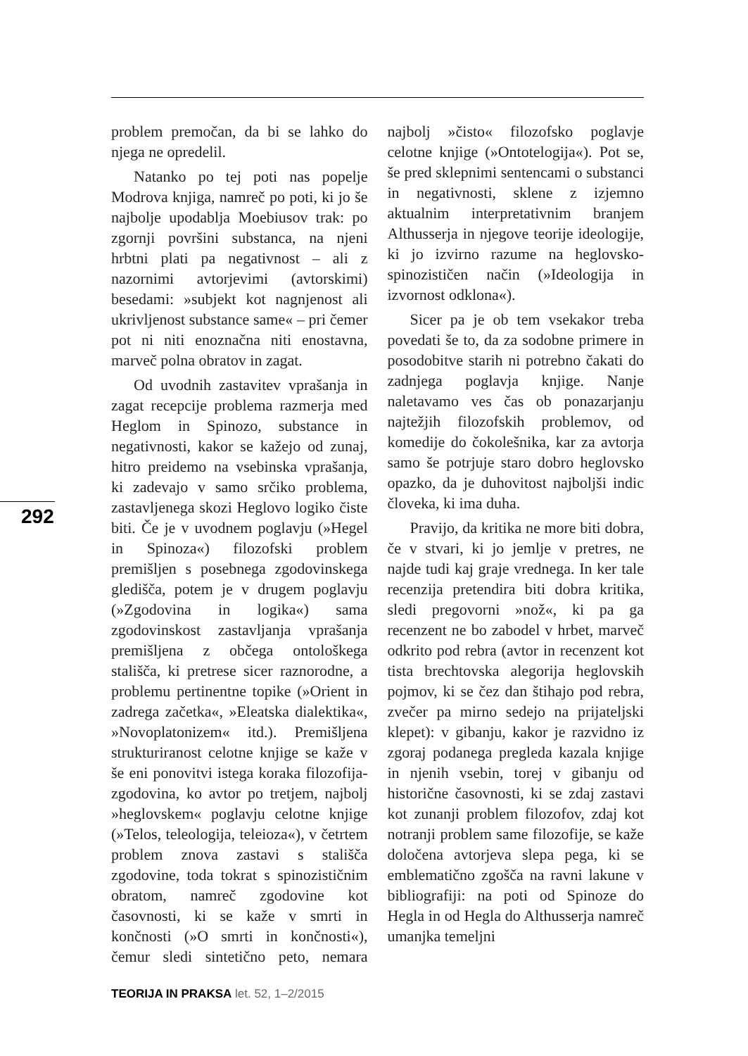292
problem premočan, da bi se lahko do njega ne opredelil.
Natanko po tej poti nas popelje Modrova knjiga, namreč po poti, ki jo še najbolje upodablja Moebiusov trak: po zgornji površini substanca, na njeni hrbtni plati pa negativnost – ali z nazornimi avtorjevimi (avtorskimi) besedami: »subjekt kot nagnjenost ali ukrivljenost substance same« – pri čemer pot ni niti enoznačna niti enostavna, marveč polna obratov in zagat.
Od uvodnih zastavitev vprašanja in zagat recepcije problema razmerja med Heglom in Spinozo, substance in negativnosti, kakor se kažejo od zunaj, hitro preidemo na vsebinska vprašanja, ki zadevajo v samo srčiko problema, zastavljenega skozi Heglovo logiko čiste biti. Če je v uvodnem poglavju (»Hegel in Spinoza«) filozofski problem premišljen s posebnega zgodovinskega gledišča, potem je v drugem poglavju (»Zgodovina in logika«) sama zgodovinskost zastavljanja vprašanja premišljena z občega ontološkega stališča, ki pretrese sicer raznorodne, a problemu pertinentne topike (»Orient in zadrega začetka«, »Eleatska dialektika«, »Novoplatonizem« itd.). Premišljena strukturiranost celotne knjige se kaže v še eni ponovitvi istega koraka filozofija-zgodovina, ko avtor po tretjem, najbolj »heglovskem« poglavju celotne knjige (»Telos, teleologija, teleioza«), v četrtem problem znova zastavi s stališča zgodovine, toda tokrat s spinozističnim obratom, namreč zgodovine kot časovnosti, ki se kaže v smrti in končnosti (»O smrti in končnosti«), čemur sledi sintetično peto, nemara najbolj »čisto« filozofsko poglavje celotne knjige (»Ontotelogija«). Pot se, še pred sklepnimi sentencami o substanci in negativnosti, sklene z izjemno aktualnim interpretativnim branjem Althusserja in njegove teorije ideologije, ki jo izvirno razume na heglovsko-spinozističen način (»Ideologija in izvornost odklona«).
Sicer pa je ob tem vsekakor treba povedati še to, da za sodobne primere in posodobitve starih ni potrebno čakati do zadnjega poglavja knjige. Nanje naletavamo ves čas ob ponazarjanju najtežjih filozofskih problemov, od komedije do čokolešnika, kar za avtorja samo še potrjuje staro dobro heglovsko opazko, da je duhovitost najboljši indic človeka, ki ima duha.
Pravijo, da kritika ne more biti dobra, če v stvari, ki jo jemlje v pretres, ne najde tudi kaj graje vrednega. In ker tale recenzija pretendira biti dobra kritika, sledi pregovorni »nož«, ki pa ga recenzent ne bo zabodel v hrbet, marveč odkrito pod rebra (avtor in recenzent kot tista brechtovska alegorija heglovskih pojmov, ki se čez dan štihajo pod rebra, zvečer pa mirno sedejo na prijateljski klepet): v gibanju, kakor je razvidno iz zgoraj podanega pregleda kazala knjige in njenih vsebin, torej v gibanju od historične časovnosti, ki se zdaj zastavi kot zunanji problem filozofov, zdaj kot notranji problem same filozofije, se kaže določena avtorjeva slepa pega, ki se emblematično zgošča na ravni lakune v bibliografiji: na poti od Spinoze do Hegla in od Hegla do Althusserja namreč umanjka temeljni
TEORIJA IN PRAKSA let. 52, 1–2/2015